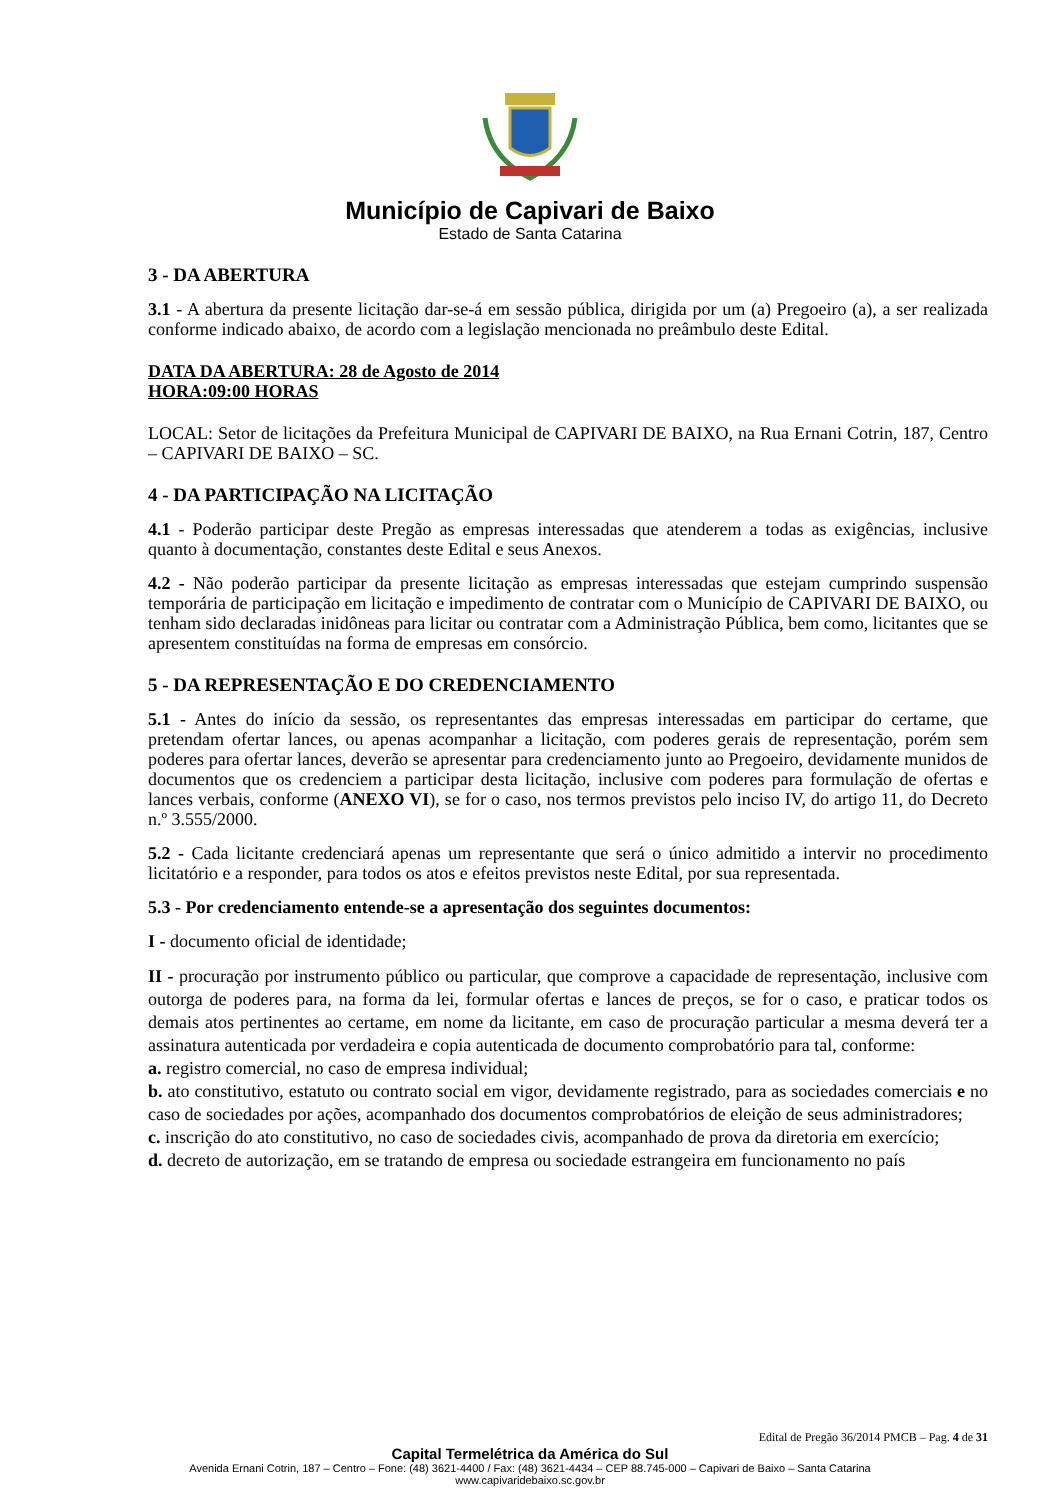Município de Capivari de Baixo
Estado de Santa Catarina
3 - DA ABERTURA
3.1 - A abertura da presente licitação dar-se-á em sessão pública, dirigida por um (a) Pregoeiro (a), a ser realizada conforme indicado abaixo, de acordo com a legislação mencionada no preâmbulo deste Edital.
DATA DA ABERTURA: 28 de Agosto de 2014
HORA:09:00 HORAS
LOCAL: Setor de licitações da Prefeitura Municipal de CAPIVARI DE BAIXO, na Rua Ernani Cotrin, 187, Centro – CAPIVARI DE BAIXO – SC.
4 - DA PARTICIPAÇÃO NA LICITAÇÃO
4.1 - Poderão participar deste Pregão as empresas interessadas que atenderem a todas as exigências, inclusive quanto à documentação, constantes deste Edital e seus Anexos.
4.2 - Não poderão participar da presente licitação as empresas interessadas que estejam cumprindo suspensão temporária de participação em licitação e impedimento de contratar com o Município de CAPIVARI DE BAIXO, ou tenham sido declaradas inidôneas para licitar ou contratar com a Administração Pública, bem como, licitantes que se apresentem constituídas na forma de empresas em consórcio.
5 - DA REPRESENTAÇÃO E DO CREDENCIAMENTO
5.1 - Antes do início da sessão, os representantes das empresas interessadas em participar do certame, que pretendam ofertar lances, ou apenas acompanhar a licitação, com poderes gerais de representação, porém sem poderes para ofertar lances, deverão se apresentar para credenciamento junto ao Pregoeiro, devidamente munidos de documentos que os credenciem a participar desta licitação, inclusive com poderes para formulação de ofertas e lances verbais, conforme (ANEXO VI), se for o caso, nos termos previstos pelo inciso IV, do artigo 11, do Decreto n.º 3.555/2000.
5.2 - Cada licitante credenciará apenas um representante que será o único admitido a intervir no procedimento licitatório e a responder, para todos os atos e efeitos previstos neste Edital, por sua representada.
5.3 - Por credenciamento entende-se a apresentação dos seguintes documentos:
I - documento oficial de identidade;
II - procuração por instrumento público ou particular, que comprove a capacidade de representação, inclusive com outorga de poderes para, na forma da lei, formular ofertas e lances de preços, se for o caso, e praticar todos os demais atos pertinentes ao certame, em nome da licitante, em caso de procuração particular a mesma deverá ter a assinatura autenticada por verdadeira e copia autenticada de documento comprobatório para tal, conforme:
a. registro comercial, no caso de empresa individual;
b. ato constitutivo, estatuto ou contrato social em vigor, devidamente registrado, para as sociedades comerciais e no caso de sociedades por ações, acompanhado dos documentos comprobatórios de eleição de seus administradores;
c. inscrição do ato constitutivo, no caso de sociedades civis, acompanhado de prova da diretoria em exercício;
d. decreto de autorização, em se tratando de empresa ou sociedade estrangeira em funcionamento no país
Edital de Pregão 36/2014 PMCB – Pag. 4 de 31
Capital Termelétrica da América do Sul
Avenida Ernani Cotrin, 187 – Centro – Fone: (48) 3621-4400 / Fax: (48) 3621-4434 – CEP 88.745-000 – Capivari de Baixo – Santa Catarina
www.capivaridebaixo.sc.gov.br